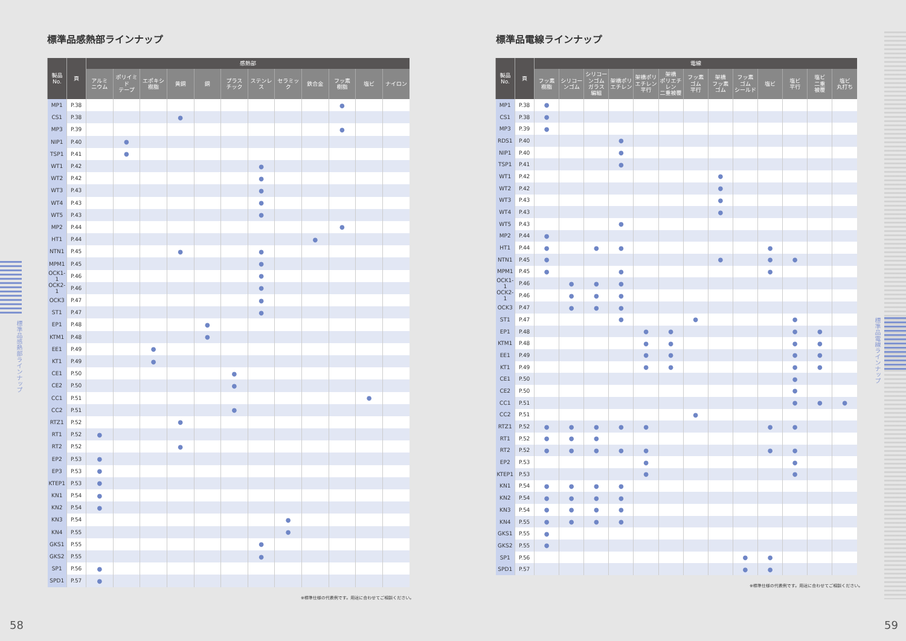標準品感熱部ラインナップ
標準品感熱部ラインナップ
| 製品 No. | 頁 | 感熱部 | | | | | | | | | | | |
| --- | --- | --- | --- | --- | --- | --- | --- | --- | --- | --- | --- | --- | --- |
| | | アルミ ニウム | ポリイミド テープ | エポキシ 樹脂 | 黄銅 | 銅 | プラス チック | ステンレス | セラミック | 鉄合金 | フッ素 樹脂 | 塩ビ | ナイロン |
| MP1 | P.38 | | | | | | | | | | ● | | |
| CS1 | P.38 | | | | ● | | | | | | | | |
| MP3 | P.39 | | | | | | | | | | ● | | |
| NIP1 | P.40 | | ● | | | | | | | | | | |
| TSP1 | P.41 | | ● | | | | | | | | | | |
| WT1 | P.42 | | | | | | | ● | | | | | |
| WT2 | P.42 | | | | | | | ● | | | | | |
| WT3 | P.43 | | | | | | | ● | | | | | |
| WT4 | P.43 | | | | | | | ● | | | | | |
| WT5 | P.43 | | | | | | | ● | | | | | |
| MP2 | P.44 | | | | | | | | | | ● | | |
| HT1 | P.44 | | | | | | | | | ● | | | |
| NTN1 | P.45 | | | | ● | | | ● | | | | | |
| MPM1 | P.45 | | | | | | | ● | | | | | |
| OCK1-1 | P.46 | | | | | | | ● | | | | | |
| OCK2-1 | P.46 | | | | | | | ● | | | | | |
| OCK3 | P.47 | | | | | | | ● | | | | | |
| ST1 | P.47 | | | | | | | ● | | | | | |
| EP1 | P.48 | | | | | ● | | | | | | | |
| KTM1 | P.48 | | | | | ● | | | | | | | |
| EE1 | P.49 | | | ● | | | | | | | | | |
| KT1 | P.49 | | | ● | | | | | | | | | |
| CE1 | P.50 | | | | | | ● | | | | | | |
| CE2 | P.50 | | | | | | ● | | | | | | |
| CC1 | P.51 | | | | | | | | | | | ● | |
| CC2 | P.51 | | | | | | ● | | | | | | |
| RTZ1 | P.52 | | | | ● | | | | | | | | |
| RT1 | P.52 | ● | | | | | | | | | | | |
| RT2 | P.52 | | | | ● | | | | | | | | |
| EP2 | P.53 | ● | | | | | | | | | | | |
| EP3 | P.53 | ● | | | | | | | | | | | |
| KTEP1 | P.53 | ● | | | | | | | | | | | |
| KN1 | P.54 | ● | | | | | | | | | | | |
| KN2 | P.54 | ● | | | | | | | | | | | |
| KN3 | P.54 | | | | | | | | ● | | | | |
| KN4 | P.55 | | | | | | | | ● | | | | |
| GKS1 | P.55 | | | | | | | ● | | | | | |
| GKS2 | P.55 | | | | | | | ● | | | | | |
| SP1 | P.56 | ● | | | | | | | | | | | |
| SPD1 | P.57 | ● | | | | | | | | | | | |
※標準仕様の代表例です。用途に合わせてご相談ください。
58
標準品電線ラインナップ
| 製品 No. | 頁 | 電線 | | | | | | | | | | | | |
| --- | --- | --- | --- | --- | --- | --- | --- | --- | --- | --- | --- | --- | --- | --- |
| | | フッ素 樹脂 | シリコー ンゴム | シリコー ンゴム ガラス 編組 | 架橋ポリ エチレン | 架橋ポリ エチレン 平行 | 架橋 ポリエチ レン 二重被覆 | フッ素 ゴム 平行 | 架橋 フッ素 ゴム | フッ素 ゴム シールド | 塩ビ | 塩ビ 平行 | 塩ビ 二重 被覆 | 塩ビ 丸打ち |
| MP1 | P.38 | ● | | | | | | | | | | | | |
| CS1 | P.38 | ● | | | | | | | | | | | | |
| MP3 | P.39 | ● | | | | | | | | | | | | |
| RDS1 | P.40 | | | | ● | | | | | | | | | |
| NIP1 | P.40 | | | | ● | | | | | | | | | |
| TSP1 | P.41 | | | | ● | | | | | | | | | |
| WT1 | P.42 | | | | | | | | ● | | | | | |
| WT2 | P.42 | | | | | | | | ● | | | | | |
| WT3 | P.43 | | | | | | | | ● | | | | | |
| WT4 | P.43 | | | | | | | | ● | | | | | |
| WT5 | P.43 | | | | ● | | | | | | | | | |
| MP2 | P.44 | ● | | | | | | | | | | | | |
| HT1 | P.44 | ● | | ● | ● | | | | | | ● | | | |
| NTN1 | P.45 | ● | | | | | | | ● | | ● | ● | | |
| MPM1 | P.45 | ● | | | ● | | | | | | ● | | | |
| OCK1-1 | P.46 | | ● | ● | ● | | | | | | | | | |
| OCK2-1 | P.46 | | ● | ● | ● | | | | | | | | | |
| OCK3 | P.47 | | ● | ● | ● | | | | | | | | | |
| ST1 | P.47 | | | | ● | | | ● | | | | ● | | |
| EP1 | P.48 | | | | | ● | ● | | | | | ● | ● | |
| KTM1 | P.48 | | | | | ● | ● | | | | | ● | ● | |
| EE1 | P.49 | | | | | ● | ● | | | | | ● | ● | |
| KT1 | P.49 | | | | | ● | ● | | | | | ● | ● | |
| CE1 | P.50 | | | | | | | | | | | ● | | |
| CE2 | P.50 | | | | | | | | | | | ● | | |
| CC1 | P.51 | | | | | | | | | | | ● | ● | ● |
| CC2 | P.51 | | | | | | | ● | | | | | | |
| RTZ1 | P.52 | ● | ● | ● | ● | ● | | | | | ● | ● | | |
| RT1 | P.52 | ● | ● | ● | | | | | | | | | | |
| RT2 | P.52 | ● | ● | ● | ● | ● | | | | | ● | ● | | |
| EP2 | P.53 | | | | | ● | | | | | | ● | | |
| KTEP1 | P.53 | | | | | ● | | | | | | ● | | |
| KN1 | P.54 | ● | ● | ● | ● | | | | | | | | | |
| KN2 | P.54 | ● | ● | ● | ● | | | | | | | | | |
| KN3 | P.54 | ● | ● | ● | ● | | | | | | | | | |
| KN4 | P.55 | ● | ● | ● | ● | | | | | | | | | |
| GKS1 | P.55 | ● | | | | | | | | | | | | |
| GKS2 | P.55 | ● | | | | | | | | | | | | |
| SP1 | P.56 | | | | | | | | | ● | ● | | | |
| SPD1 | P.57 | | | | | | | | | ● | ● | | | |
※標準仕様の代表例です。用途に合わせてご相談ください。
標準品電線ラインナップ
59